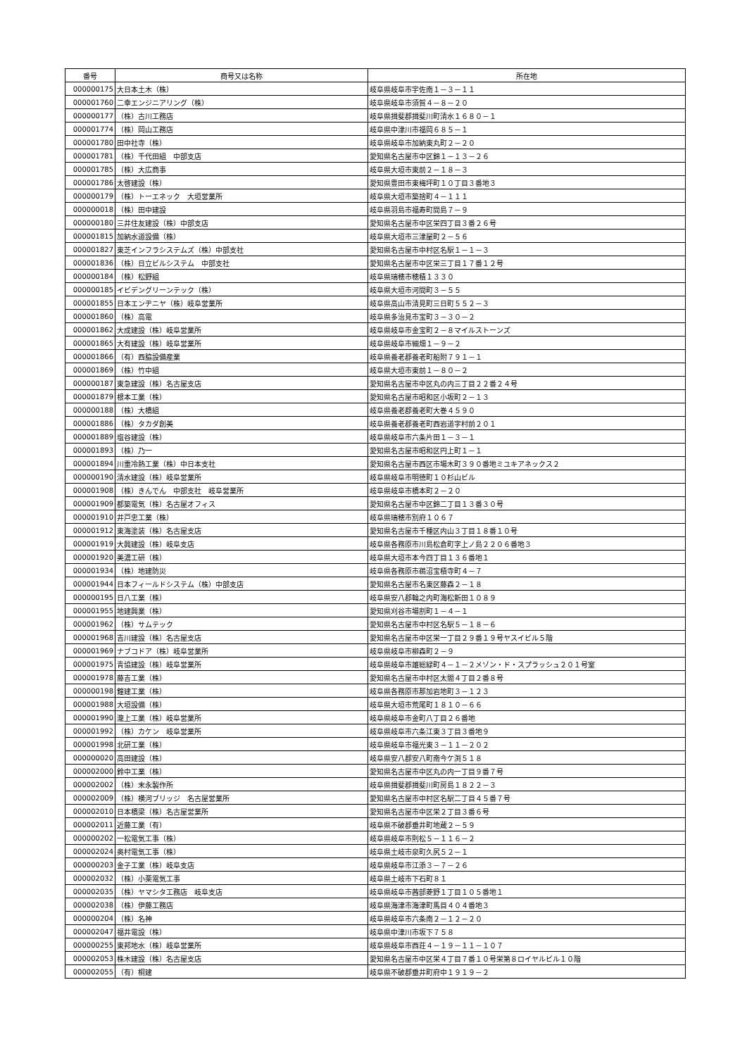| 番号 | 商号又は名称 | 所在地 |
| --- | --- | --- |
| 000000175 | 大日本土木（株） | 岐阜県岐阜市宇佐南１－３－１１ |
| 000001760 | 二幸エンジニアリング（株） | 岐阜県岐阜市須賀４－８－２０ |
| 000000177 | （株）古川工務店 | 岐阜県揖斐郡揖斐川町清水１６８０－１ |
| 000001774 | （株）岡山工務店 | 岐阜県中津川市福岡６８５－１ |
| 000001780 | 田中社寺（株） | 岐阜県岐阜市加納東丸町２－２０ |
| 000001781 | （株）千代田組 中部支店 | 愛知県名古屋市中区錦１－１３－２６ |
| 000001785 | （株）大広商事 | 岐阜県大垣市東前２－１８－３ |
| 000001786 | 太啓建設（株） | 愛知県豊田市東梅坪町１０丁目３番地３ |
| 000000179 | （株）トーエネック 大垣営業所 | 岐阜県大垣市築捨町４－１１１ |
| 000000018 | （株）田中建設 | 岐阜県羽島市福寿町間島７－９ |
| 000000180 | 三井住友建設（株）中部支店 | 愛知県名古屋市中区栄四丁目３番２６号 |
| 000001815 | 加納水道設備（株） | 岐阜県大垣市三津屋町２－５６ |
| 000001827 | 東芝インフラシステムズ（株）中部支社 | 愛知県名古屋市中村区名駅１－１－３ |
| 000001836 | （株）日立ビルシステム 中部支社 | 愛知県名古屋市中区栄三丁目１７番１２号 |
| 000000184 | （株）松野組 | 岐阜県瑞穂市穂積１３３０ |
| 000000185 | イビデングリーンテック（株） | 岐阜県大垣市河間町３－５５ |
| 000001855 | 日本エンヂニヤ（株）岐阜営業所 | 岐阜県高山市清見町三日町５５２－３ |
| 000001860 | （株）高電 | 岐阜県多治見市宝町３－３０－２ |
| 000001862 | 大成建設（株）岐阜営業所 | 岐阜県岐阜市金宝町２－８マイルストーンズ |
| 000001865 | 大有建設（株）岐阜営業所 | 岐阜県岐阜市細畑１－９－２ |
| 000001866 | （有）西脇設備産業 | 岐阜県養老郡養老町船附７９１－１ |
| 000001869 | （株）竹中組 | 岐阜県大垣市東前１－８０－２ |
| 000000187 | 東急建設（株）名古屋支店 | 愛知県名古屋市中区丸の内三丁目２２番２４号 |
| 000001879 | 根本工業（株） | 愛知県名古屋市昭和区小坂町２－１３ |
| 000000188 | （株）大橋組 | 岐阜県養老郡養老町大巻４５９０ |
| 000001886 | （株）タカダ創美 | 岐阜県養老郡養老町西岩道字村前２０１ |
| 000001889 | 塩谷建設（株） | 岐阜県岐阜市六条片田１－３－１ |
| 000001893 | （株）乃一 | 愛知県名古屋市昭和区円上町１－１ |
| 000001894 | 川重冷熱工業（株）中日本支社 | 愛知県名古屋市西区市場木町３９０番地ミユキアネックス２ |
| 000000190 | 清水建設（株）岐阜営業所 | 岐阜県岐阜市明徳町１０杉山ビル |
| 000001908 | （株）きんでん 中部支社 岐阜営業所 | 岐阜県岐阜市橋本町２－２０ |
| 000001909 | 都築電気（株）名古屋オフィス | 愛知県名古屋市中区錦二丁目１３番３０号 |
| 000001910 | 井戸忠工業（株） | 岐阜県瑞穂市別府１０６７ |
| 000001912 | 東海塗装（株）名古屋支店 | 愛知県名古屋市千種区内山３丁目１８番１０号 |
| 000001919 | 大興建設（株）岐阜支店 | 岐阜県各務原市川島松倉町字上ノ島２２０６番地３ |
| 000001920 | 美濃工研（株） | 岐阜県大垣市本今四丁目１３６番地１ |
| 000001934 | （株）地建防災 | 岐阜県各務原市鵜沼宝積寺町４－７ |
| 000001944 | 日本フィールドシステム（株）中部支店 | 愛知県名古屋市名東区藤森２－１８ |
| 000000195 | 日八工業（株） | 岐阜県安八郡輪之内町海松新田１０８９ |
| 000001955 | 地建興業（株） | 愛知県刈谷市場割町１－４－１ |
| 000001962 | （株）サムテック | 愛知県名古屋市中村区名駅５－１８－６ |
| 000001968 | 吉川建設（株）名古屋支店 | 愛知県名古屋市中区栄一丁目２９番１９号ヤスイビル５階 |
| 000001969 | ナブコドア（株）岐阜営業所 | 岐阜県岐阜市柳森町２－９ |
| 000001975 | 青協建設（株）岐阜営業所 | 岐阜県岐阜市雄総緑町４－１－２メゾン・ド・スプラッシュ２０１号室 |
| 000001978 | 藤吉工業（株） | 愛知県名古屋市中村区太閤４丁目２番８号 |
| 000000198 | 鐘建工業（株） | 岐阜県各務原市那加岩地町３－１２３ |
| 000001988 | 大垣設備（株） | 岐阜県大垣市荒尾町１８１０－６６ |
| 000001990 | 瀧上工業（株）岐阜営業所 | 岐阜県岐阜市金町八丁目２６番地 |
| 000001992 | （株）カケン 岐阜営業所 | 岐阜県岐阜市六条江東３丁目３番地９ |
| 000001998 | 北研工業（株） | 岐阜県岐阜市福光東３－１１－２０２ |
| 000000020 | 高田建設（株） | 岐阜県安八郡安八町南今ケ渕５１８ |
| 000002000 | 鈴中工業（株） | 愛知県名古屋市中区丸の内一丁目９番７号 |
| 000002002 | （株）末永製作所 | 岐阜県揖斐郡揖斐川町房島１８２２－３ |
| 000002009 | （株）横河ブリッジ 名古屋営業所 | 愛知県名古屋市中村区名駅二丁目４５番７号 |
| 000002010 | 日本橋梁（株）名古屋営業所 | 愛知県名古屋市中区栄２丁目３番６号 |
| 000002011 | 近藤工業（有） | 岐阜県不破郡垂井町地蔵２－５９ |
| 000000202 | 一松電気工事（株） | 岐阜県岐阜市則松５－１１６－２ |
| 000002024 | 奥村電気工事（株） | 岐阜県土岐市泉町久尻５２－１ |
| 000000203 | 金子工業（株）岐阜支店 | 岐阜県岐阜市江添３－７－２６ |
| 000002032 | （株）小栗電気工事 | 岐阜県土岐市下石町８１ |
| 000002035 | （株）ヤマシタ工務店 岐阜支店 | 岐阜県岐阜市茜部菱野１丁目１０５番地１ |
| 000002038 | （株）伊藤工務店 | 岐阜県海津市海津町馬目４０４番地３ |
| 000000204 | （株）名神 | 岐阜県岐阜市六条南２－１２－２０ |
| 000002047 | 福井電設（株） | 岐阜県中津川市坂下７５８ |
| 000000255 | 東邦地水（株）岐阜営業所 | 岐阜県岐阜市西荘４－１９－１１－１０７ |
| 000002053 | 株木建設（株）名古屋支店 | 愛知県名古屋市中区栄４丁目７番１０号栄第８ロイヤルビル１０階 |
| 000002055 | （有）桐建 | 岐阜県不破郡垂井町府中１９１９－２ |